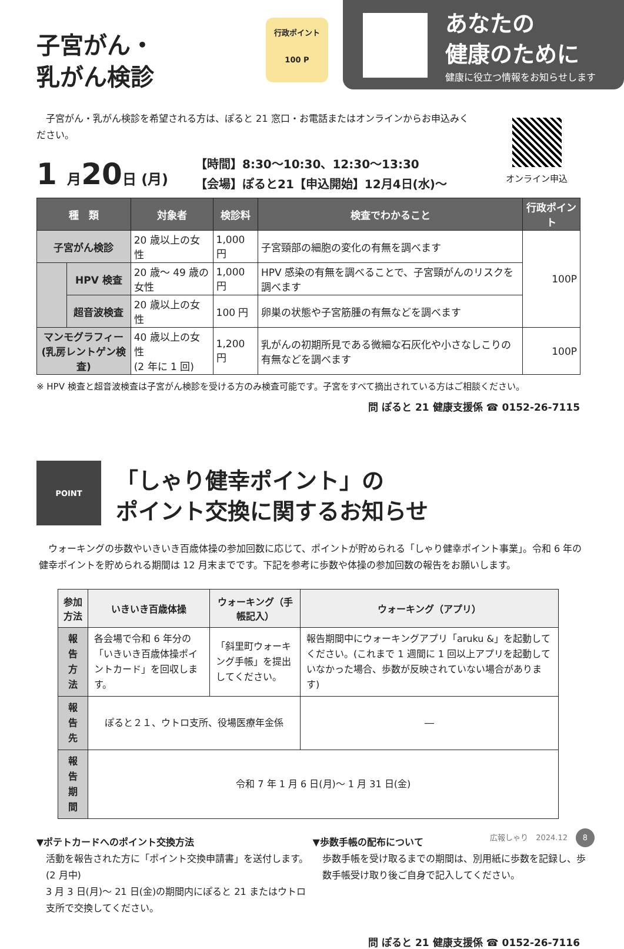子宮がん・
乳がん検診
行政ポイント
100 P
あなたの
健康のために
健康に役立つ情報をお知らせします
　子宮がん・乳がん検診を希望される方は、ぽると 21 窓口・お電話またはオンラインからお申込みください。
オンライン申込
1 月20日 (月)
【時間】8:30〜10:30、12:30〜13:30
【会場】ぽると21【申込開始】12月4日(水)〜
| 種 類 | | 対象者 | 検診料 | 検査でわかること | 行政ポイント |
| --- | --- | --- | --- | --- | --- |
| 子宮がん検診 | | 20 歳以上の女性 | 1,000 円 | 子宮頸部の細胞の変化の有無を調べます | 100P |
| | HPV 検査 | 20 歳〜 49 歳の女性 | 1,000 円 | HPV 感染の有無を調べることで、子宮頸がんのリスクを調べます | |
| | 超音波検査 | 20 歳以上の女性 | 100 円 | 卵巣の状態や子宮筋腫の有無などを調べます | |
| マンモグラフィー (乳房レントゲン検査) | | 40 歳以上の女性 (2 年に 1 回) | 1,200 円 | 乳がんの初期所見である微細な石灰化や小さなしこりの有無などを調べます | 100P |
※ HPV 検査と超音波検査は子宮がん検診を受ける方のみ検査可能です。子宮をすべて摘出されている方はご相談ください。
問 ぽると 21 健康支援係 ☎ 0152-26-7115
POINT
「しゃり健幸ポイント」の
ポイント交換に関するお知らせ
　ウォーキングの歩数やいきいき百歳体操の参加回数に応じて、ポイントが貯められる「しゃり健幸ポイント事業」。令和 6 年の健幸ポイントを貯められる期間は 12 月末までです。下記を参考に歩数や体操の参加回数の報告をお願いします。
| 参加方法 | いきいき百歳体操 | ウォーキング（手帳記入） | ウォーキング（アプリ） |
| --- | --- | --- | --- |
| 報告方法 | 各会場で令和 6 年分の「いきいき百歳体操ポイントカード」を回収します。 | 「斜里町ウォーキング手帳」を提出してください。 | 報告期間中にウォーキングアプリ「aruku &」を起動してください。(これまで 1 週間に 1 回以上アプリを起動していなかった場合、歩数が反映されていない場合があります) |
| 報告先 | ぽると２１、ウトロ支所、役場医療年金係 | | ― |
| 報告期間 | 令和 7 年 1 月 6 日(月)〜 1 月 31 日(金) | | |
▼ポテトカードへのポイント交換方法
活動を報告された方に「ポイント交換申請書」を送付します。(2 月中)
3 月 3 日(月)〜 21 日(金)の期間内にぽると 21 またはウトロ支所で交換してください。
▼歩数手帳の配布について
歩数手帳を受け取るまでの期間は、別用紙に歩数を記録し、歩数手帳受け取り後ご自身で記入してください。
問 ぽると 21 健康支援係 ☎ 0152-26-7116
広報しゃり　2024.12 8